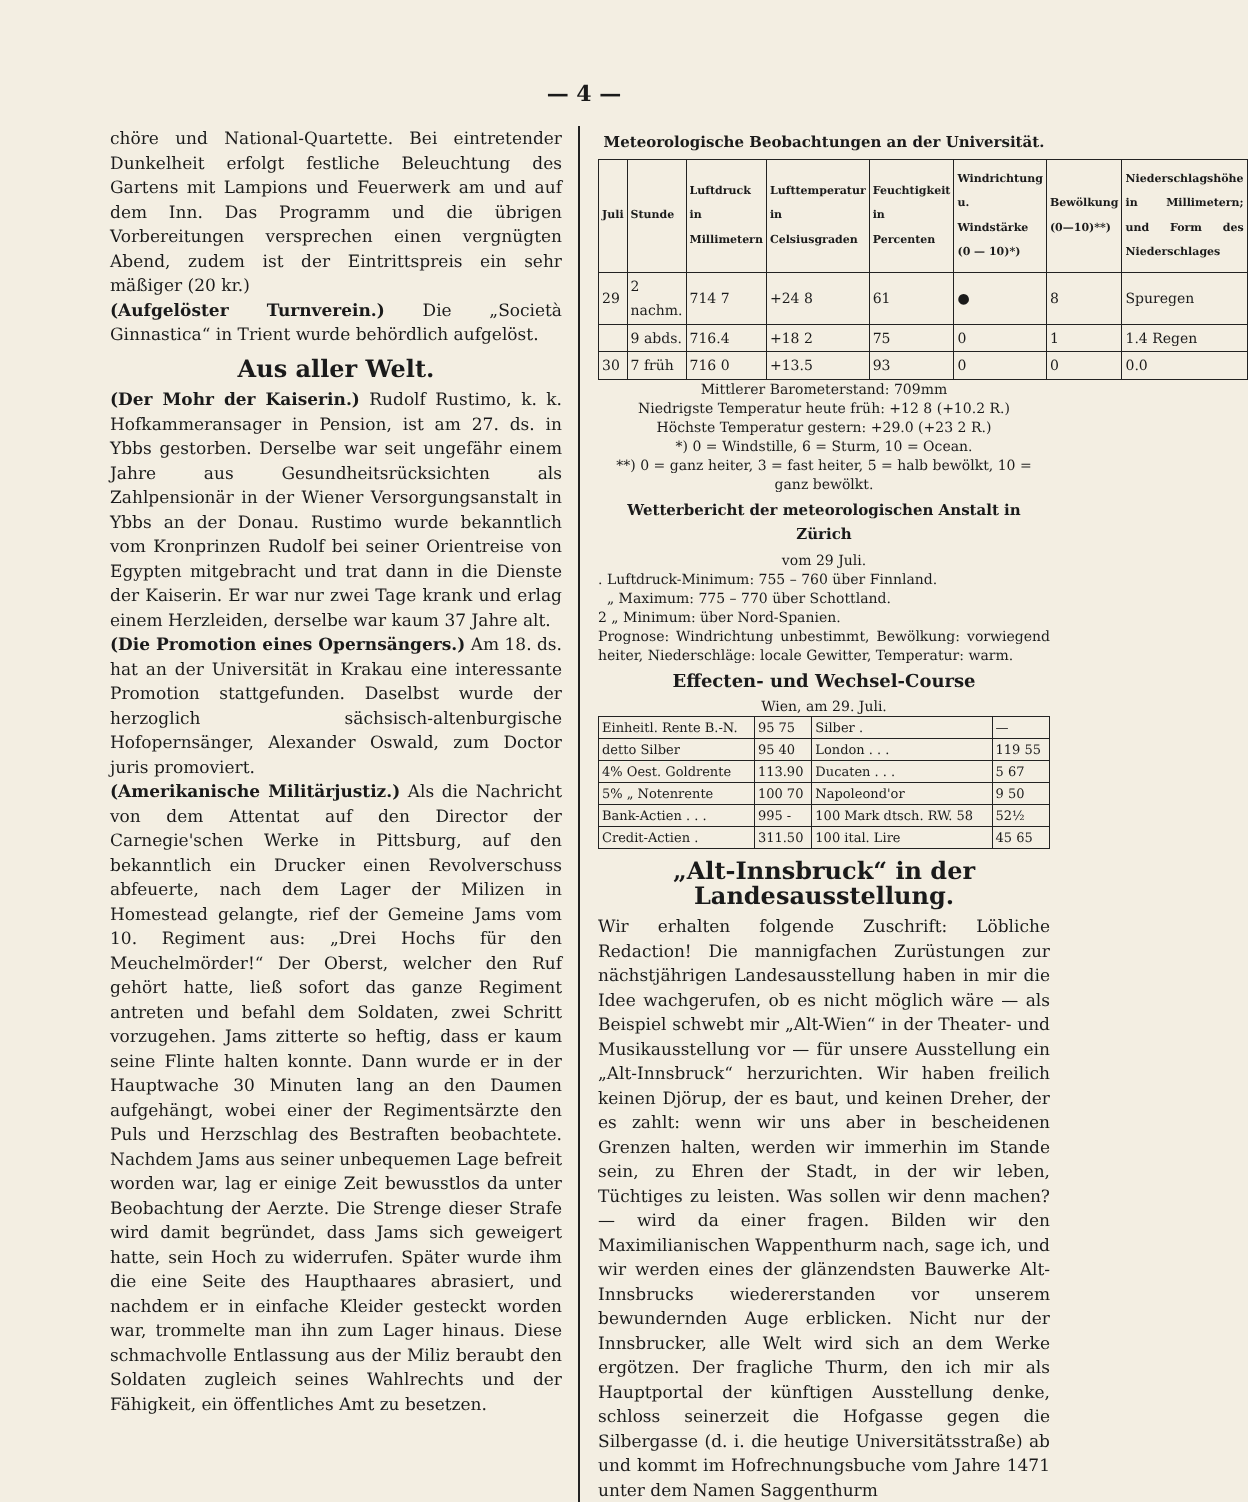— 4 —
chöre und National-Quartette. Bei eintretender Dunkelheit erfolgt festliche Beleuchtung des Gartens mit Lampions und Feuerwerk am und auf dem Inn. Das Programm und die übrigen Vorbereitungen versprechen einen vergnügten Abend, zudem ist der Eintrittspreis ein sehr mäßiger (20 kr.)
(Aufgelöster Turnverein.) Die „Società Ginnastica“ in Trient wurde behördlich aufgelöst.
Aus aller Welt.
(Der Mohr der Kaiserin.) Rudolf Rustimo, k. k. Hofkammeransager in Pension, ist am 27. ds. in Ybbs gestorben. Derselbe war seit ungefähr einem Jahre aus Gesundheitsrücksichten als Zahlpensionär in der Wiener Versorgungsanstalt in Ybbs an der Donau. Rustimo wurde bekanntlich vom Kronprinzen Rudolf bei seiner Orientreise von Egypten mitgebracht und trat dann in die Dienste der Kaiserin. Er war nur zwei Tage krank und erlag einem Herzleiden, derselbe war kaum 37 Jahre alt.
(Die Promotion eines Opernsängers.) Am 18. ds. hat an der Universität in Krakau eine interessante Promotion stattgefunden. Daselbst wurde der herzoglich sächsisch-altenburgische Hofopernsänger, Alexander Oswald, zum Doctor juris promoviert.
(Amerikanische Militärjustiz.) Als die Nachricht von dem Attentat auf den Director der Carnegie'schen Werke in Pittsburg, auf den bekanntlich ein Drucker einen Revolverschuss abfeuerte, nach dem Lager der Milizen in Homestead gelangte, rief der Gemeine Jams vom 10. Regiment aus: „Drei Hochs für den Meuchelmörder!“ Der Oberst, welcher den Ruf gehört hatte, ließ sofort das ganze Regiment antreten und befahl dem Soldaten, zwei Schritt vorzugehen. Jams zitterte so heftig, dass er kaum seine Flinte halten konnte. Dann wurde er in der Hauptwache 30 Minuten lang an den Daumen aufgehängt, wobei einer der Regimentsärzte den Puls und Herzschlag des Bestraften beobachtete. Nachdem Jams aus seiner unbequemen Lage befreit worden war, lag er einige Zeit bewusstlos da unter Beobachtung der Aerzte. Die Strenge dieser Strafe wird damit begründet, dass Jams sich geweigert hatte, sein Hoch zu widerrufen. Später wurde ihm die eine Seite des Haupthaares abrasiert, und nachdem er in einfache Kleider gesteckt worden war, trommelte man ihn zum Lager hinaus. Diese schmachvolle Entlassung aus der Miliz beraubt den Soldaten zugleich seines Wahlrechts und der Fähigkeit, ein öffentliches Amt zu besetzen.
Meteorologische Beobachtungen an der Universität.
| Juli | Stunde | Luftdruck in Millimetern | Lufttemperatur in Celsiusgraden | Feuchtigkeit in Percenten | Windrichtung u. Windstärke (0 — 10)*) | Bewölkung (0—10)**) | Niederschlagshöhe in Millimetern; und Form des Niederschlages |
| --- | --- | --- | --- | --- | --- | --- | --- |
| 29 | 2 nachm. | 714 7 | +24 8 | 61 | ● | 8 | Spuregen |
| | 9 abds. | 716.4 | +18 2 | 75 | 0 | 1 | 1.4 Regen |
| 30 | 7 früh | 716 0 | +13.5 | 93 | 0 | 0 | 0.0 |
Mittlerer Barometerstand: 709mm
Niedrigste Temperatur heute früh: +12 8 (+10.2 R.)
Höchste Temperatur gestern: +29.0 (+23 2 R.)
*) 0 = Windstille, 6 = Sturm, 10 = Ocean.
**) 0 = ganz heiter, 3 = fast heiter, 5 = halb bewölkt, 10 = ganz bewölkt.
Wetterbericht der meteorologischen Anstalt in Zürich
vom 29 Juli.
. Luftdruck-Minimum: 755 – 760 über Finnland.
„ Maximum: 775 – 770 über Schottland.
2 „ Minimum: über Nord-Spanien.
Prognose: Windrichtung unbestimmt, Bewölkung: vorwiegend heiter, Niederschläge: locale Gewitter, Temperatur: warm.
Effecten- und Wechsel-Course
Wien, am 29. Juli.
| Einheitl. Rente B.-N. | 95 75 | Silber . | — |
| detto Silber | 95 40 | London . . . | 119 55 |
| 4% Oest. Goldrente | 113.90 | Ducaten . . . | 5 67 |
| 5% „ Notenrente | 100 70 | Napoleond'or | 9 50 |
| Bank-Actien . . . | 995 - | 100 Mark dtsch. RW. 58 | 52½ |
| Credit-Actien . | 311.50 | 100 ital. Lire | 45 65 |
„Alt-Innsbruck“ in der Landesausstellung.
Wir erhalten folgende Zuschrift: Löbliche Redaction! Die mannigfachen Zurüstungen zur nächstjährigen Landesausstellung haben in mir die Idee wachgerufen, ob es nicht möglich wäre — als Beispiel schwebt mir „Alt-Wien“ in der Theater- und Musikausstellung vor — für unsere Ausstellung ein „Alt-Innsbruck“ herzurichten. Wir haben freilich keinen Djörup, der es baut, und keinen Dreher, der es zahlt: wenn wir uns aber in bescheidenen Grenzen halten, werden wir immerhin im Stande sein, zu Ehren der Stadt, in der wir leben, Tüchtiges zu leisten. Was sollen wir denn machen? — wird da einer fragen. Bilden wir den Maximilianischen Wappenthurm nach, sage ich, und wir werden eines der glänzendsten Bauwerke Alt-Innsbrucks wiedererstanden vor unserem bewundernden Auge erblicken. Nicht nur der Innsbrucker, alle Welt wird sich an dem Werke ergötzen. Der fragliche Thurm, den ich mir als Hauptportal der künftigen Ausstellung denke, schloss seinerzeit die Hofgasse gegen die Silbergasse (d. i. die heutige Universitätsstraße) ab und kommt im Hofrechnungsbuche vom Jahre 1471 unter dem Namen Saggenthurm